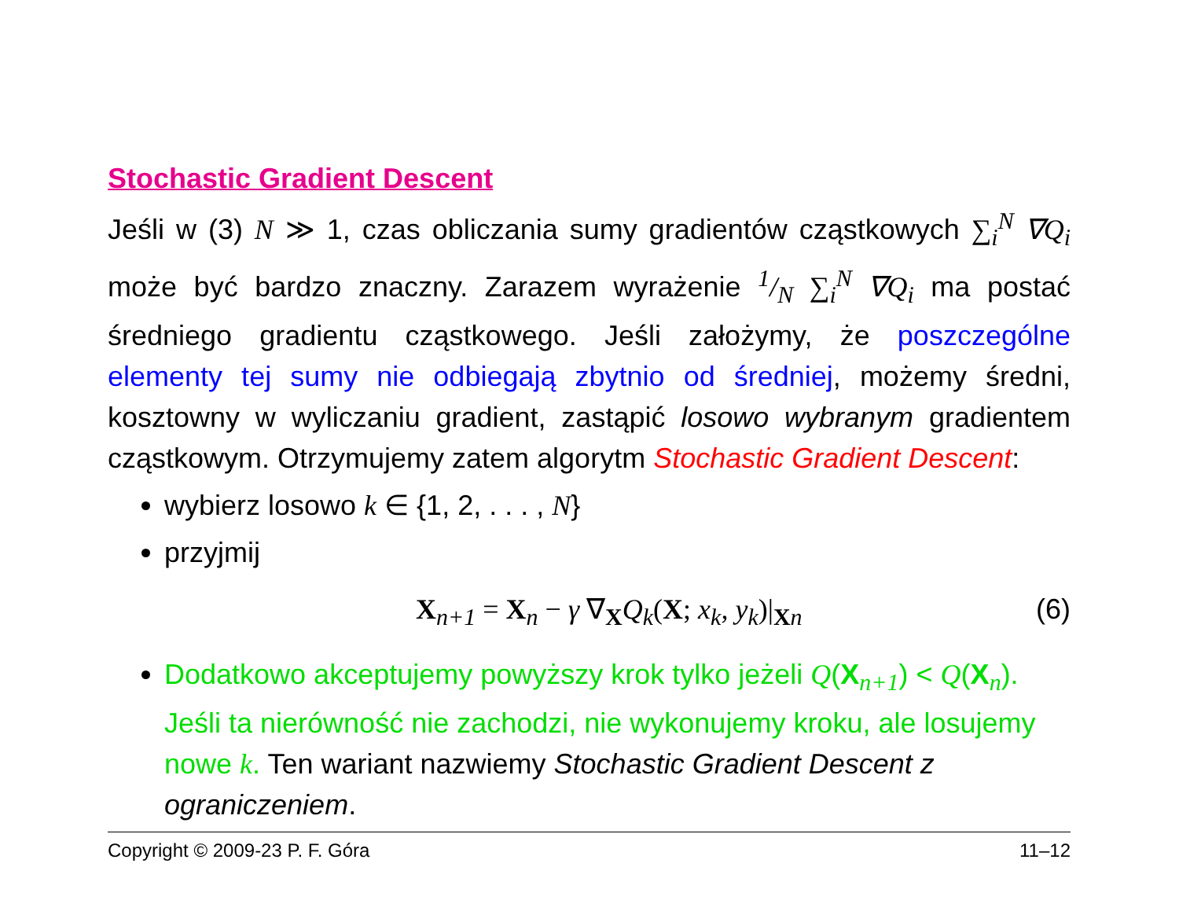Stochastic Gradient Descent
Jeśli w (3) N ≫ 1, czas obliczania sumy gradientów cząstkowych ∑<sub>i</sub><sup>N</sup> ∇Q<sub>i</sub> może być bardzo znaczny. Zarazem wyrażenie 1/N ∑<sub>i</sub><sup>N</sup> ∇Q<sub>i</sub> ma postać średniego gradientu cząstkowego. Jeśli założymy, że poszczególne elementy tej sumy nie odbiegają zbytnio od średniej, możemy średni, kosztowny w wyliczaniu gradient, zastąpić losowo wybranym gradientem cząstkowym. Otrzymujemy zatem algorytm Stochastic Gradient Descent:
wybierz losowo k ∈ {1, 2, . . . , N}
przyjmij
X<sub>n+1</sub> = X<sub>n</sub> − γ ∇<sub>X</sub>Q<sub>k</sub>(X; x<sub>k</sub>, y<sub>k</sub>)|<sub>Xn</sub> (6)
Dodatkowo akceptujemy powyższy krok tylko jeżeli Q(X<sub>n+1</sub>) < Q(X<sub>n</sub>). Jeśli ta nierówność nie zachodzi, nie wykonujemy kroku, ale losujemy nowe k. Ten wariant nazwiemy Stochastic Gradient Descent z ograniczeniem.
Copyright © 2009-23 P. F. Góra 11–12